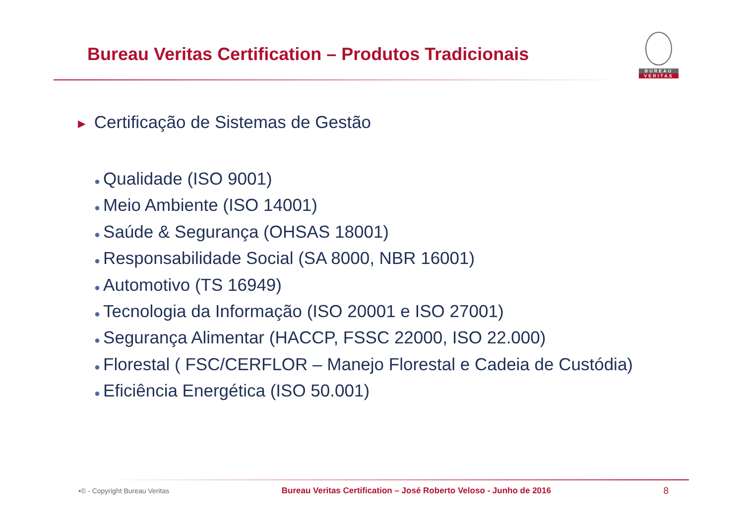Bureau Veritas Certification – Produtos Tradicionais
BUREAU
VERITAS
► Certificação de Sistemas de Gestão
● Qualidade (ISO 9001)
● Meio Ambiente (ISO 14001)
● Saúde & Segurança (OHSAS 18001)
● Responsabilidade Social (SA 8000, NBR 16001)
● Automotivo (TS 16949)
● Tecnologia da Informação (ISO 20001 e ISO 27001)
● Segurança Alimentar (HACCP, FSSC 22000, ISO 22.000)
● Florestal ( FSC/CERFLOR – Manejo Florestal e Cadeia de Custódia)
● Eficiência Energética (ISO 50.001)
•© - Copyright Bureau Veritas
Bureau Veritas Certification – José Roberto Veloso - Junho de 2016
8